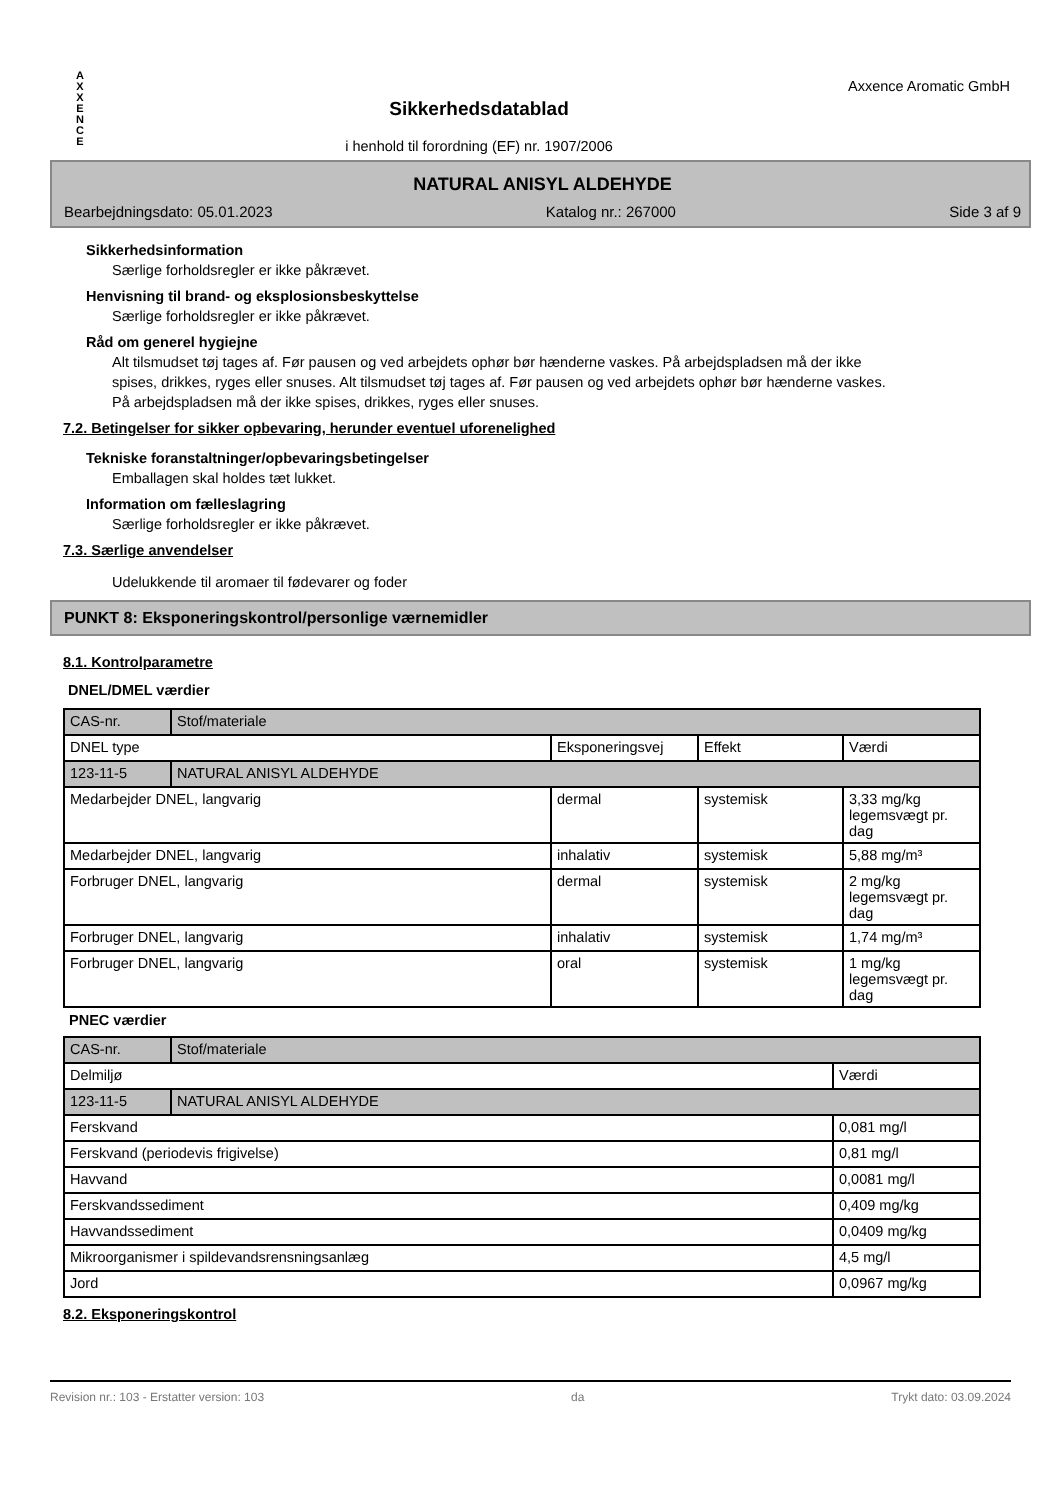A
X
X
E
N
C
E
Sikkerhedsdatablad
i henhold til forordning (EF) nr. 1907/2006
Axxence Aromatic GmbH
NATURAL ANISYL ALDEHYDE
Bearbejdningsdato: 05.01.2023 Katalog nr.: 267000 Side 3 af 9
Sikkerhedsinformation
Særlige forholdsregler er ikke påkrævet.
Henvisning til brand- og eksplosionsbeskyttelse
Særlige forholdsregler er ikke påkrævet.
Råd om generel hygiejne
Alt tilsmudset tøj tages af. Før pausen og ved arbejdets ophør bør hænderne vaskes. På arbejdspladsen må der ikke spises, drikkes, ryges eller snuses. Alt tilsmudset tøj tages af. Før pausen og ved arbejdets ophør bør hænderne vaskes. På arbejdspladsen må der ikke spises, drikkes, ryges eller snuses.
7.2. Betingelser for sikker opbevaring, herunder eventuel uforenelighed
Tekniske foranstaltninger/opbevaringsbetingelser
Emballagen skal holdes tæt lukket.
Information om fælleslagring
Særlige forholdsregler er ikke påkrævet.
7.3. Særlige anvendelser
Udelukkende til aromaer til fødevarer og foder
PUNKT 8: Eksponeringskontrol/personlige værnemidler
8.1. Kontrolparametre
DNEL/DMEL værdier
| CAS-nr. | Stof/materiale | | | |
| DNEL type | | Eksponeringsvej | Effekt | Værdi |
| 123-11-5 | NATURAL ANISYL ALDEHYDE | | | |
| Medarbejder DNEL, langvarig | | dermal | systemisk | 3,33 mg/kg legemsvægt pr. dag |
| Medarbejder DNEL, langvarig | | inhalativ | systemisk | 5,88 mg/m³ |
| Forbruger DNEL, langvarig | | dermal | systemisk | 2 mg/kg legemsvægt pr. dag |
| Forbruger DNEL, langvarig | | inhalativ | systemisk | 1,74 mg/m³ |
| Forbruger DNEL, langvarig | | oral | systemisk | 1 mg/kg legemsvægt pr. dag |
PNEC værdier
| CAS-nr. | Stof/materiale | |
| Delmiljø | | Værdi |
| 123-11-5 | NATURAL ANISYL ALDEHYDE | |
| Ferskvand | | 0,081 mg/l |
| Ferskvand (periodevis frigivelse) | | 0,81 mg/l |
| Havvand | | 0,0081 mg/l |
| Ferskvandssediment | | 0,409 mg/kg |
| Havvandssediment | | 0,0409 mg/kg |
| Mikroorganismer i spildevandsrensningsanlæg | | 4,5 mg/l |
| Jord | | 0,0967 mg/kg |
8.2. Eksponeringskontrol
Revision nr.: 103 - Erstatter version: 103 da Trykt dato: 03.09.2024